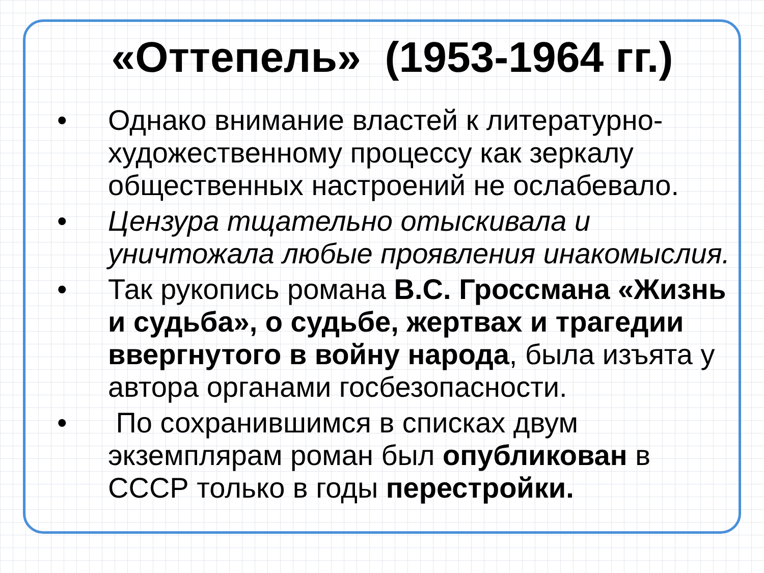«Оттепель» (1953-1964 гг.)
• Однако внимание властей к литературно-художественному процессу как зеркалу общественных настроений не ослабевало.
• Цензура тщательно отыскивала и уничтожала любые проявления инакомыслия.
• Так рукопись романа В.С. Гроссмана «Жизнь и судьба», о судьбе, жертвах и трагедии ввергнутого в войну народа, была изъята у автора органами госбезопасности.
• По сохранившимся в списках двум экземплярам роман был опубликован в СССР только в годы перестройки.